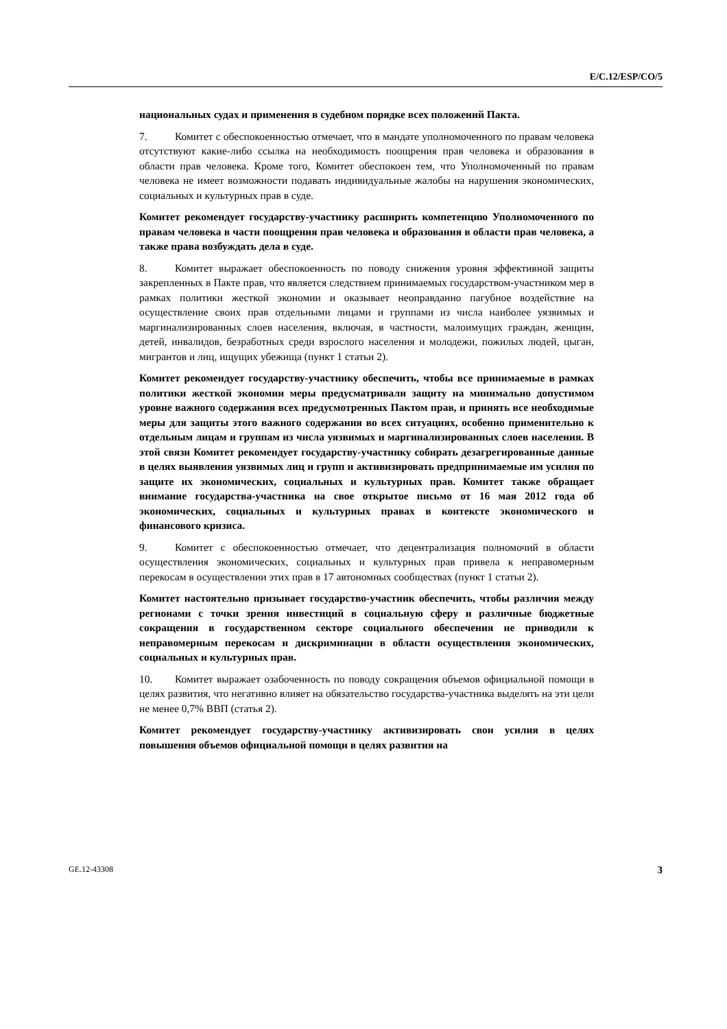E/C.12/ESP/CO/5
национальных судах и применения в судебном порядке всех положений Пакта.
7. Комитет с обеспокоенностью отмечает, что в мандате уполномоченного по правам человека отсутствуют какие-либо ссылка на необходимость поощрения прав человека и образования в области прав человека. Кроме того, Комитет обеспокоен тем, что Уполномоченный по правам человека не имеет возможности подавать индивидуальные жалобы на нарушения экономических, социальных и культурных прав в суде.
Комитет рекомендует государству-участнику расширить компетенцию Уполномоченного по правам человека в части поощрения прав человека и образования в области прав человека, а также права возбуждать дела в суде.
8. Комитет выражает обеспокоенность по поводу снижения уровня эффективной защиты закрепленных в Пакте прав, что является следствием принимаемых государством-участником мер в рамках политики жесткой экономии и оказывает неоправданно пагубное воздействие на осуществление своих прав отдельными лицами и группами из числа наиболее уязвимых и маргинализированных слоев населения, включая, в частности, малоимущих граждан, женщин, детей, инвалидов, безработных среди взрослого населения и молодежи, пожилых людей, цыган, мигрантов и лиц, ищущих убежища (пункт 1 статьи 2).
Комитет рекомендует государству-участнику обеспечить, чтобы все принимаемые в рамках политики жесткой экономии меры предусматривали защиту на минимально допустимом уровне важного содержания всех предусмотренных Пактом прав, и принять все необходимые меры для защиты этого важного содержания во всех ситуациях, особенно применительно к отдельным лицам и группам из числа уязвимых и маргинализированных слоев населения. В этой связи Комитет рекомендует государству-участнику собирать дезагрегированные данные в целях выявления уязвимых лиц и групп и активизировать предпринимаемые им усилия по защите их экономических, социальных и культурных прав. Комитет также обращает внимание государства-участника на свое открытое письмо от 16 мая 2012 года об экономических, социальных и культурных правах в контексте экономического и финансового кризиса.
9. Комитет с обеспокоенностью отмечает, что децентрализация полномочий в области осуществления экономических, социальных и культурных прав привела к неправомерным перекосам в осуществлении этих прав в 17 автономных сообществах (пункт 1 статьи 2).
Комитет настоятельно призывает государство-участник обеспечить, чтобы различия между регионами с точки зрения инвестиций в социальную сферу и различные бюджетные сокращения в государственном секторе социального обеспечения не приводили к неправомерным перекосам и дискриминации в области осуществления экономических, социальных и культурных прав.
10. Комитет выражает озабоченность по поводу сокращения объемов официальной помощи в целях развития, что негативно влияет на обязательство государства-участника выделять на эти цели не менее 0,7% ВВП (статья 2).
Комитет рекомендует государству-участнику активизировать свои усилия в целях повышения объемов официальной помощи в целях развития на
GE.12-43308 3